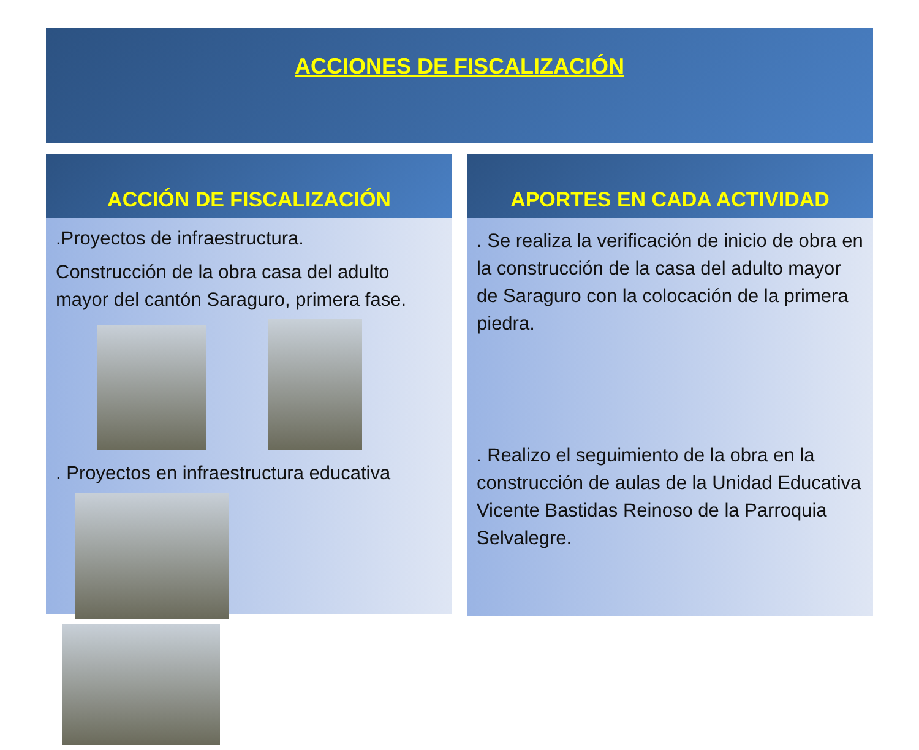ACCIONES DE FISCALIZACIÓN
ACCIÓN DE FISCALIZACIÓN
.Proyectos de infraestructura.
Construcción de la obra casa del adulto mayor del cantón Saraguro, primera fase.
. Proyectos en infraestructura educativa
APORTES EN CADA ACTIVIDAD
. Se realiza la verificación de inicio de obra en la construcción de la casa del adulto mayor de Saraguro con la colocación de la primera piedra.
. Realizo el seguimiento de la obra en la construcción de aulas de la Unidad Educativa Vicente Bastidas Reinoso de la Parroquia Selvalegre.